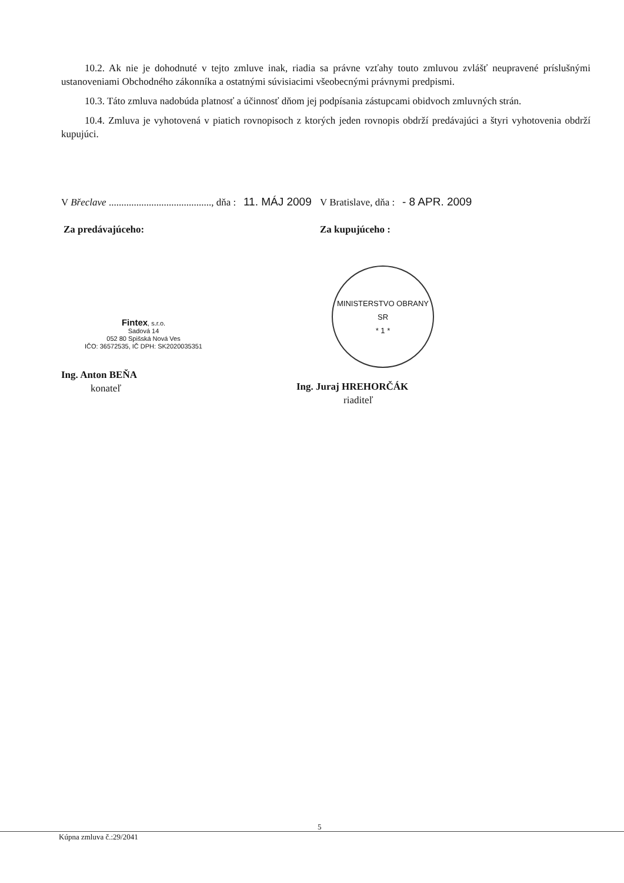10.2. Ak nie je dohodnuté v tejto zmluve inak, riadia sa právne vzťahy touto zmluvou zvlášť neupravené príslušnými ustanoveniami Obchodného zákonníka a ostatnými súvisiacimi všeobecnými právnymi predpismi.
10.3. Táto zmluva nadobúda platnosť a účinnosť dňom jej podpísania zástupcami obidvoch zmluvných strán.
10.4. Zmluva je vyhotovená v piatich rovnopisoch z ktorých jeden rovnopis obdrží predávajúci a štyri vyhotovenia obdrží kupujúci.
V Břeclave ........................................., dňa : 11. MÁJ 2009
Za predávajúceho:
Fintex, s.r.o.
Sadová 14
052 80 Spišská Nová Ves
IČO: 36572535, IČ DPH: SK2020035351
Ing. Anton BEŇA
konateľ
V Bratislave, dňa : - 8 APR. 2009
Za kupujúceho :
MINISTERSTVO OBRANY SR
* 1 *
Ing. Juraj HREHORČÁK
riaditeľ
5
Kúpna zmluva č.:29/2041